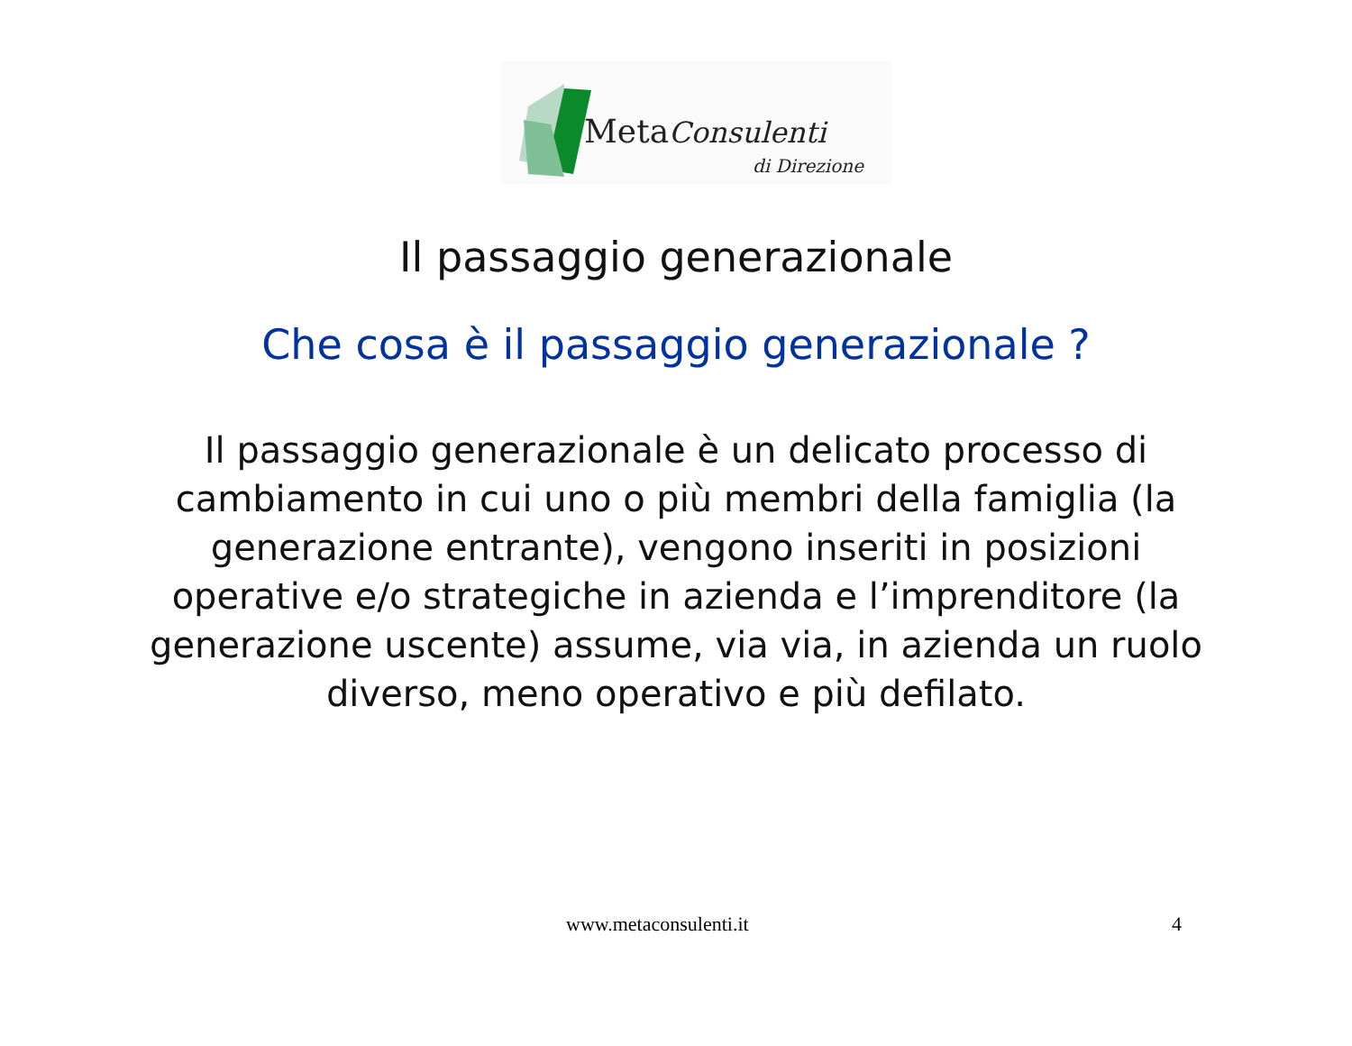MetaConsulenti
di Direzione
Il passaggio generazionale
Che cosa è il passaggio generazionale ?
Il passaggio generazionale è un delicato processo di cambiamento in cui uno o più membri della famiglia (la generazione entrante), vengono inseriti in posizioni operative e/o strategiche in azienda e l’imprenditore (la generazione uscente) assume, via via, in azienda un ruolo diverso, meno operativo e più defilato.
www.metaconsulenti.it 4